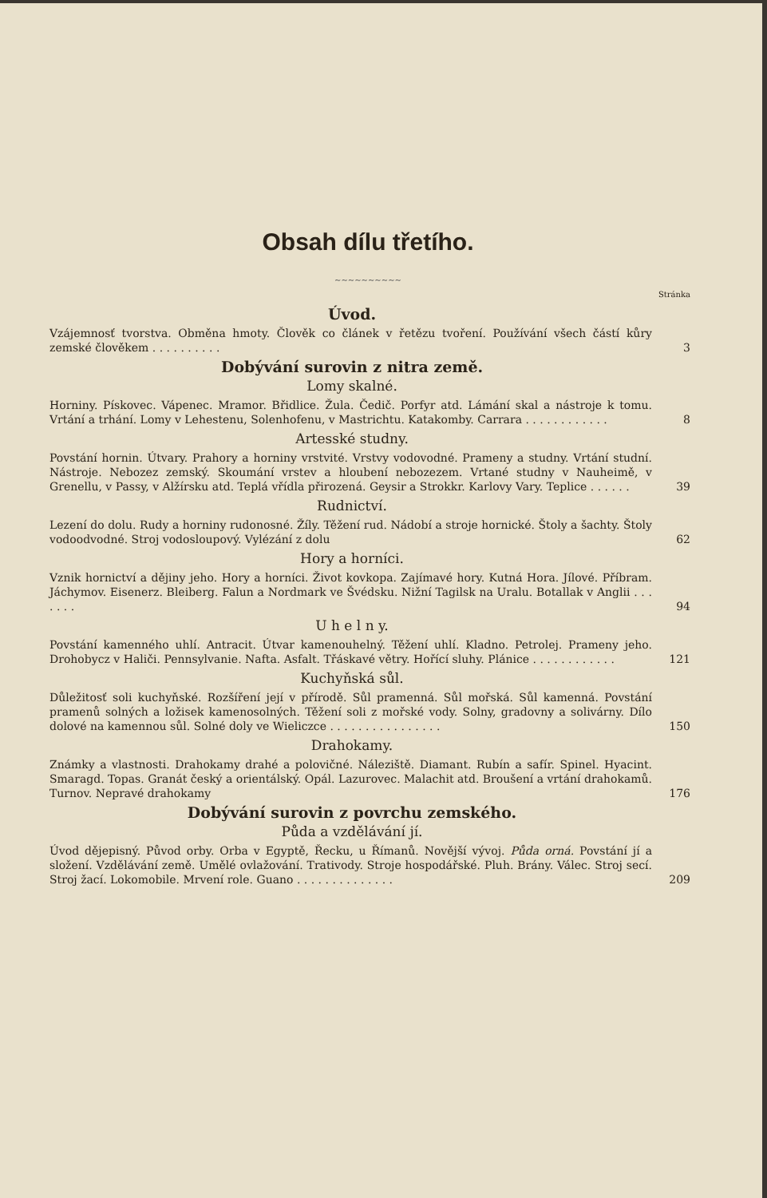Obsah dílu třetího.
~~~~~~~~~~
Stránka
Úvod.
Vzájemnosť tvorstva. Obměna hmoty. Člověk co článek v řetězu tvoření. Používání všech částí kůry zemské člověkem . . . . . . . . . .
3
Dobývání surovin z nitra země.
Lomy skalné.
Horniny. Pískovec. Vápenec. Mramor. Břidlice. Žula. Čedič. Porfyr atd. Lámání skal a nástroje k tomu. Vrtání a trhání. Lomy v Lehestenu, Solenhofenu, v Mastrichtu. Katakomby. Carrara . . . . . . . . . . . .
8
Artesské studny.
Povstání hornin. Útvary. Prahory a horniny vrstvité. Vrstvy vodovodné. Prameny a studny. Vrtání studní. Nástroje. Nebozez zemský. Skoumání vrstev a hloubení nebozezem. Vrtané studny v Nauheimě, v Grenellu, v Passy, v Alžírsku atd. Teplá vřídla přirozená. Geysir a Strokkr. Karlovy Vary. Teplice . . . . . .
39
Rudnictví.
Lezení do dolu. Rudy a horniny rudonosné. Žíly. Těžení rud. Nádobí a stroje hornické. Štoly a šachty. Štoly vodoodvodné. Stroj vodosloupový. Vylézání z dolu
62
Hory a horníci.
Vznik hornictví a dějiny jeho. Hory a horníci. Život kovkopa. Zajímavé hory. Kutná Hora. Jílové. Příbram. Jáchymov. Eisenerz. Bleiberg. Falun a Nordmark ve Švédsku. Nižní Tagilsk na Uralu. Botallak v Anglii . . . . . . .
94
U h e l n y.
Povstání kamenného uhlí. Antracit. Útvar kamenouhelný. Těžení uhlí. Kladno. Petrolej. Prameny jeho. Drohobycz v Haliči. Pennsylvanie. Nafta. Asfalt. Třáskavé větry. Hořící sluhy. Plánice . . . . . . . . . . . .
121
Kuchyňská sůl.
Důležitosť soli kuchyňské. Rozšíření její v přírodě. Sůl pramenná. Sůl mořská. Sůl kamenná. Povstání pramenů solných a ložisek kamenosolných. Těžení soli z mořské vody. Solny, gradovny a solivárny. Dílo dolové na kamennou sůl. Solné doly ve Wieliczce . . . . . . . . . . . . . . . .
150
Drahokamy.
Známky a vlastnosti. Drahokamy drahé a polovičné. Náleziště. Diamant. Rubín a safír. Spinel. Hyacint. Smaragd. Topas. Granát český a orientálský. Opál. Lazurovec. Malachit atd. Broušení a vrtání drahokamů. Turnov. Nepravé drahokamy
176
Dobývání surovin z povrchu zemského.
Půda a vzdělávání jí.
Úvod dějepisný. Původ orby. Orba v Egyptě, Řecku, u Římanů. Novější vývoj. Půda orná. Povstání jí a složení. Vzdělávání země. Umělé ovlažování. Trativody. Stroje hospodářské. Pluh. Brány. Válec. Stroj secí. Stroj žací. Lokomobile. Mrvení role. Guano . . . . . . . . . . . . . .
209